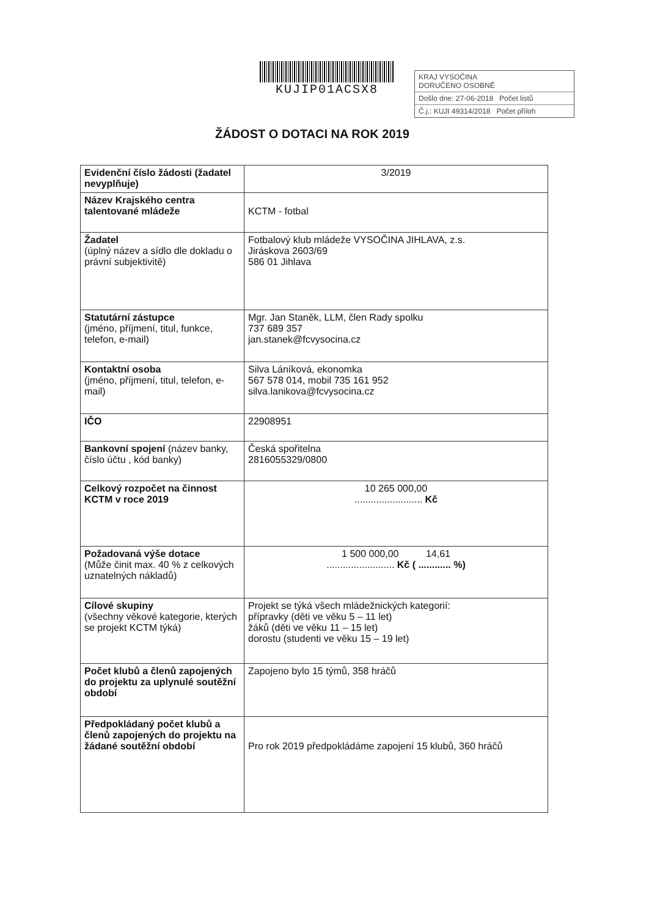KUJIP01ACSX8
ŽÁDOST O DOTACI NA ROK 2019
KRAJ VYSOČINA
DORUČENO OSOBNĚ
Došlo dne: 27-06-2018 Počet listů
Č.j.: KUJI 49314/2018 Počet příloh
| Evidenční číslo žádosti (žadatel nevyplňuje) | 3/2019 |
| Název Krajského centra talentované mládeže | KCTM - fotbal |
| Žadatel (úplný název a sídlo dle dokladu o právní subjektivitě) | Fotbalový klub mládeže VYSOČINA JIHLAVA, z.s. Jiráskova 2603/69 586 01 Jihlava |
| Statutární zástupce (jméno, příjmení, titul, funkce, telefon, e-mail) | Mgr. Jan Staněk, LLM, člen Rady spolku 737 689 357 jan.stanek@fcvysocina.cz |
| Kontaktní osoba (jméno, příjmení, titul, telefon, e-mail) | Silva Láníková, ekonomka 567 578 014, mobil 735 161 952 silva.lanikova@fcvysocina.cz |
| IČO | 22908951 |
| Bankovní spojení (název banky, číslo účtu , kód banky) | Česká spořitelna 2816055329/0800 |
| Celkový rozpočet na činnost KCTM v roce 2019 | 10 265 000,00 ......................... Kč |
| Požadovaná výše dotace (Může činit max. 40 % z celkových uznatelných nákladů) | 1 500 000,00 14,61 ......................... Kč ( ............ %) |
| Cílové skupiny (všechny věkové kategorie, kterých se projekt KCTM týká) | Projekt se týká všech mládežnických kategorií: přípravky (děti ve věku 5 – 11 let) žáků (děti ve věku 11 – 15 let) dorostu (studenti ve věku 15 – 19 let) |
| Počet klubů a členů zapojených do projektu za uplynulé soutěžní období | Zapojeno bylo 15 týmů, 358 hráčů |
| Předpokládaný počet klubů a členů zapojených do projektu na žádané soutěžní období | Pro rok 2019 předpokládáme zapojení 15 klubů, 360 hráčů |